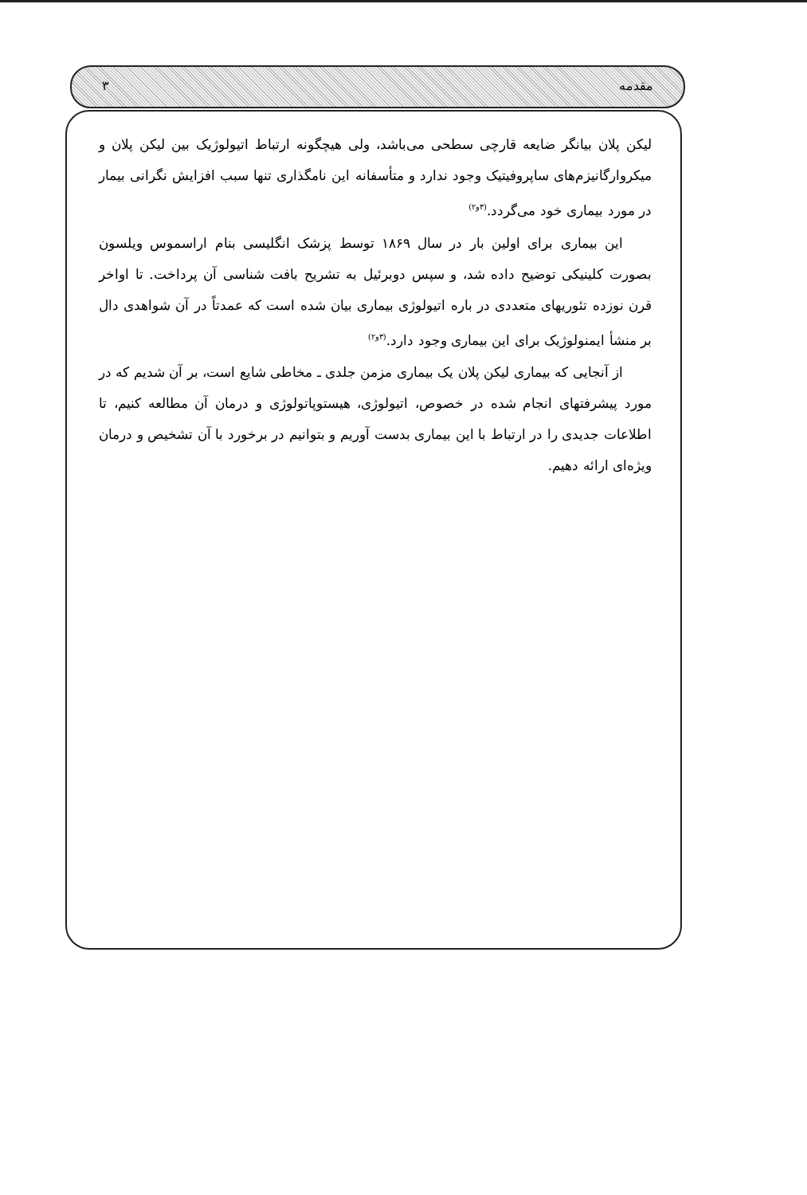مقدمه ۳
لیکن پلان بیانگر ضایعه قارچی سطحی می‌باشد، ولی هیچگونه ارتباط اتیولوژیک بین لیکن پلان و میکروارگانیزم‌های ساپروفیتیک وجود ندارد و متأسفانه این نامگذاری تنها سبب افزایش نگرانی بیمار در مورد بیماری خود می‌گردد.<sup>(۳و۲)</sup>
این بیماری برای اولین بار در سال ۱۸۶۹ توسط پزشک انگلیسی بنام اراسموس ویلسون بصورت کلینیکی توضیح داده شد، و سپس دوبرئیل به تشریح بافت شناسی آن پرداخت. تا اواخر قرن نوزده تئوریهای متعددی در باره اتیولوژی بیماری بیان شده است که عمدتاً در آن شواهدی دال بر منشأ ایمنولوژیک برای این بیماری وجود دارد.<sup>(۳و۲)</sup>
از آنجایی که بیماری لیکن پلان یک بیماری مزمن جلدی ـ مخاطی شایع است، بر آن شدیم که در مورد پیشرفتهای انجام شده در خصوص، اتیولوژی، هیستوپاتولوژی و درمان آن مطالعه کنیم، تا اطلاعات جدیدی را در ارتباط با این بیماری بدست آوریم و بتوانیم در برخورد با آن تشخیص و درمان ویژه‌ای ارائه دهیم.